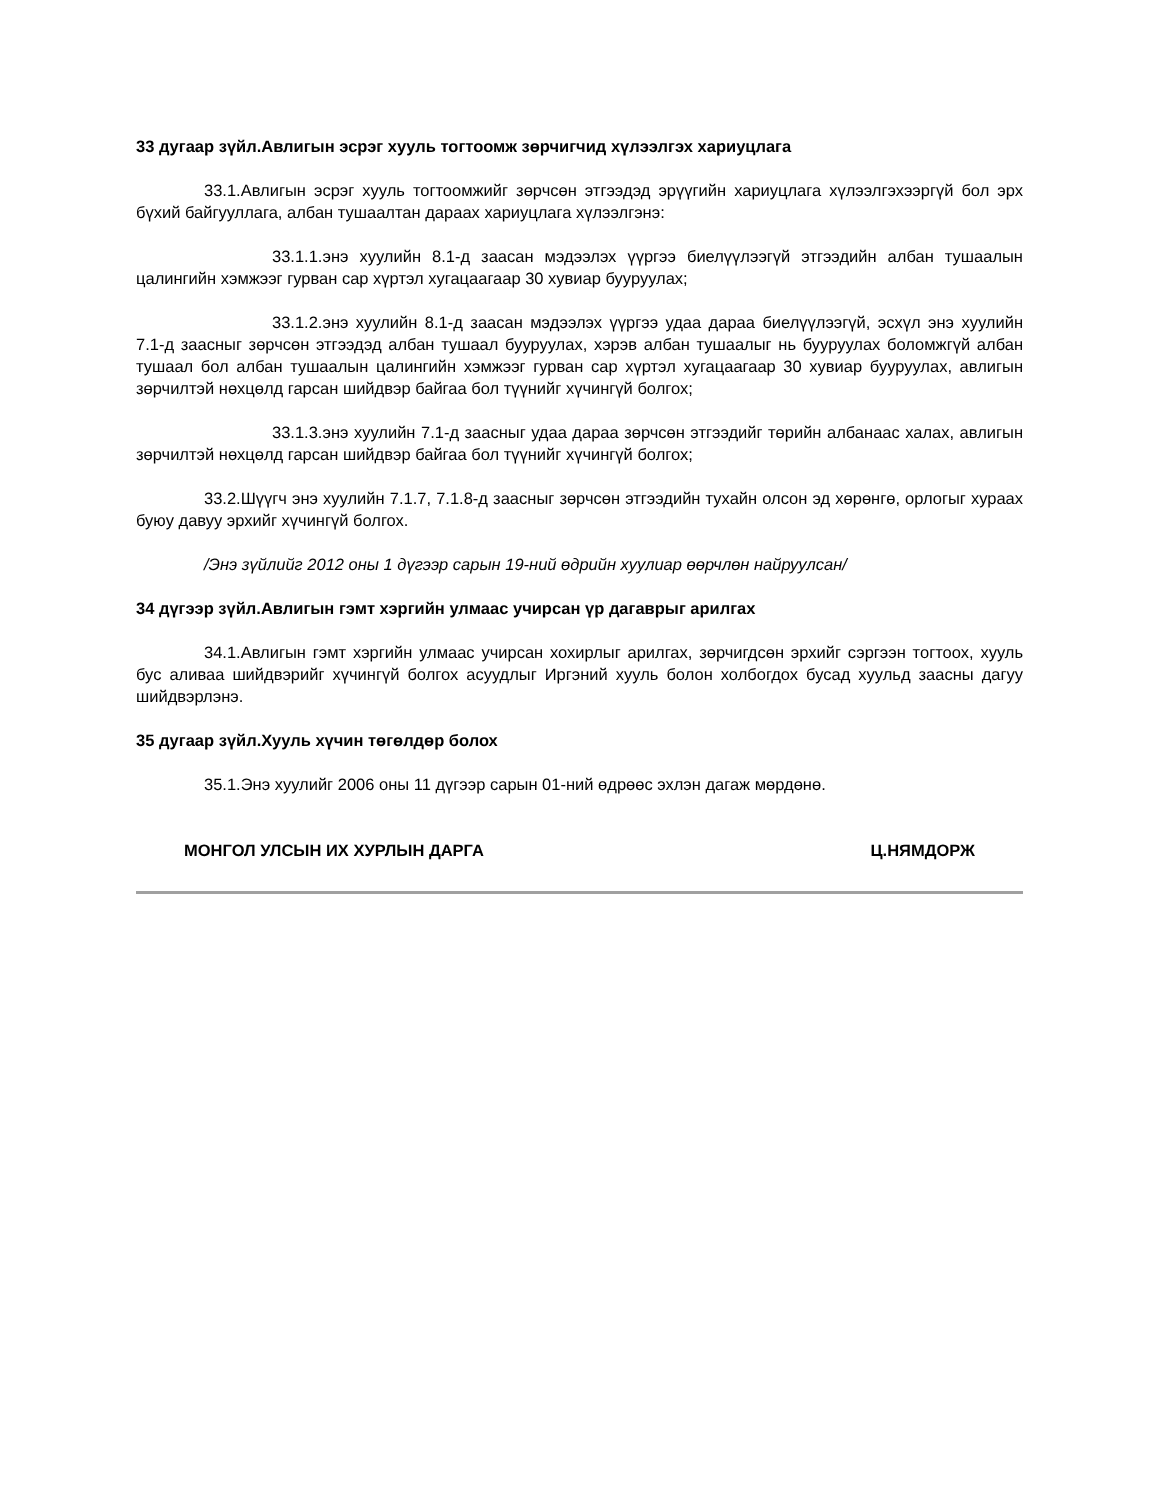33 дугаар зүйл.Авлигын эсрэг хууль тогтоомж зөрчигчид хүлээлгэх хариуцлага
33.1.Авлигын эсрэг хууль тогтоомжийг зөрчсөн этгээдэд эрүүгийн хариуцлага хүлээлгэхээргүй бол эрх бүхий байгууллага, албан тушаалтан дараах хариуцлага хүлээлгэнэ:
33.1.1.энэ хуулийн 8.1-д заасан мэдээлэх үүргээ биелүүлээгүй этгээдийн албан тушаалын цалингийн хэмжээг гурван сар хүртэл хугацаагаар 30 хувиар бууруулах;
33.1.2.энэ хуулийн 8.1-д заасан мэдээлэх үүргээ удаа дараа биелүүлээгүй, эсхүл энэ хуулийн 7.1-д заасныг зөрчсөн этгээдэд албан тушаал бууруулах, хэрэв албан тушаалыг нь бууруулах боломжгүй албан тушаал бол албан тушаалын цалингийн хэмжээг гурван сар хүртэл хугацаагаар 30 хувиар бууруулах, авлигын зөрчилтэй нөхцөлд гарсан шийдвэр байгаа бол түүнийг хүчингүй болгох;
33.1.3.энэ хуулийн 7.1-д заасныг удаа дараа зөрчсөн этгээдийг төрийн албанаас халах, авлигын зөрчилтэй нөхцөлд гарсан шийдвэр байгаа бол түүнийг хүчингүй болгох;
33.2.Шүүгч энэ хуулийн 7.1.7, 7.1.8-д заасныг зөрчсөн этгээдийн тухайн олсон эд хөрөнгө, орлогыг хураах буюу давуу эрхийг хүчингүй болгох.
/Энэ зүйлийг 2012 оны 1 дүгээр сарын 19-ний өдрийн хуулиар өөрчлөн найруулсан/
34 дүгээр зүйл.Авлигын гэмт хэргийн улмаас учирсан үр дагаврыг арилгах
34.1.Авлигын гэмт хэргийн улмаас учирсан хохирлыг арилгах, зөрчигдсөн эрхийг сэргээн тогтоох, хууль бус аливаа шийдвэрийг хүчингүй болгох асуудлыг Иргэний хууль болон холбогдох бусад хуульд заасны дагуу шийдвэрлэнэ.
35 дугаар зүйл.Хууль хүчин төгөлдөр болох
35.1.Энэ хуулийг 2006 оны 11 дүгээр сарын 01-ний өдрөөс эхлэн дагаж мөрдөнө.
МОНГОЛ УЛСЫН ИХ ХУРЛЫН ДАРГА Ц.НЯМДОРЖ